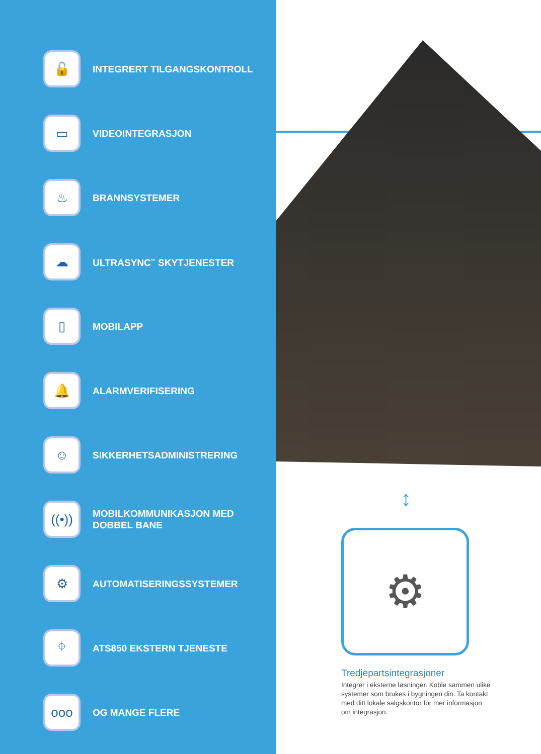🔓
INTEGRERT TILGANGSKONTROLL
▭
VIDEOINTEGRASJON
♨
BRANNSYSTEMER
☁
ULTRASYNC<sup>™</sup> SKYTJENESTER
▯
MOBILAPP
🔔
ALARMVERIFISERING
☺
SIKKERHETSADMINISTRERING
((•))
MOBILKOMMUNIKASJON MED
DOBBEL BANE
⚙
AUTOMATISERINGSSYSTEMER
⌖
ATS850 EKSTERN TJENESTE
ooo
OG MANGE FLERE
↕
⚙
Tredjepartsintegrasjoner
Integrer i eksterne løsninger. Koble sammen ulike systemer som brukes i bygningen din. Ta kontakt med ditt lokale salgskontor for mer informasjon om integrasjon.